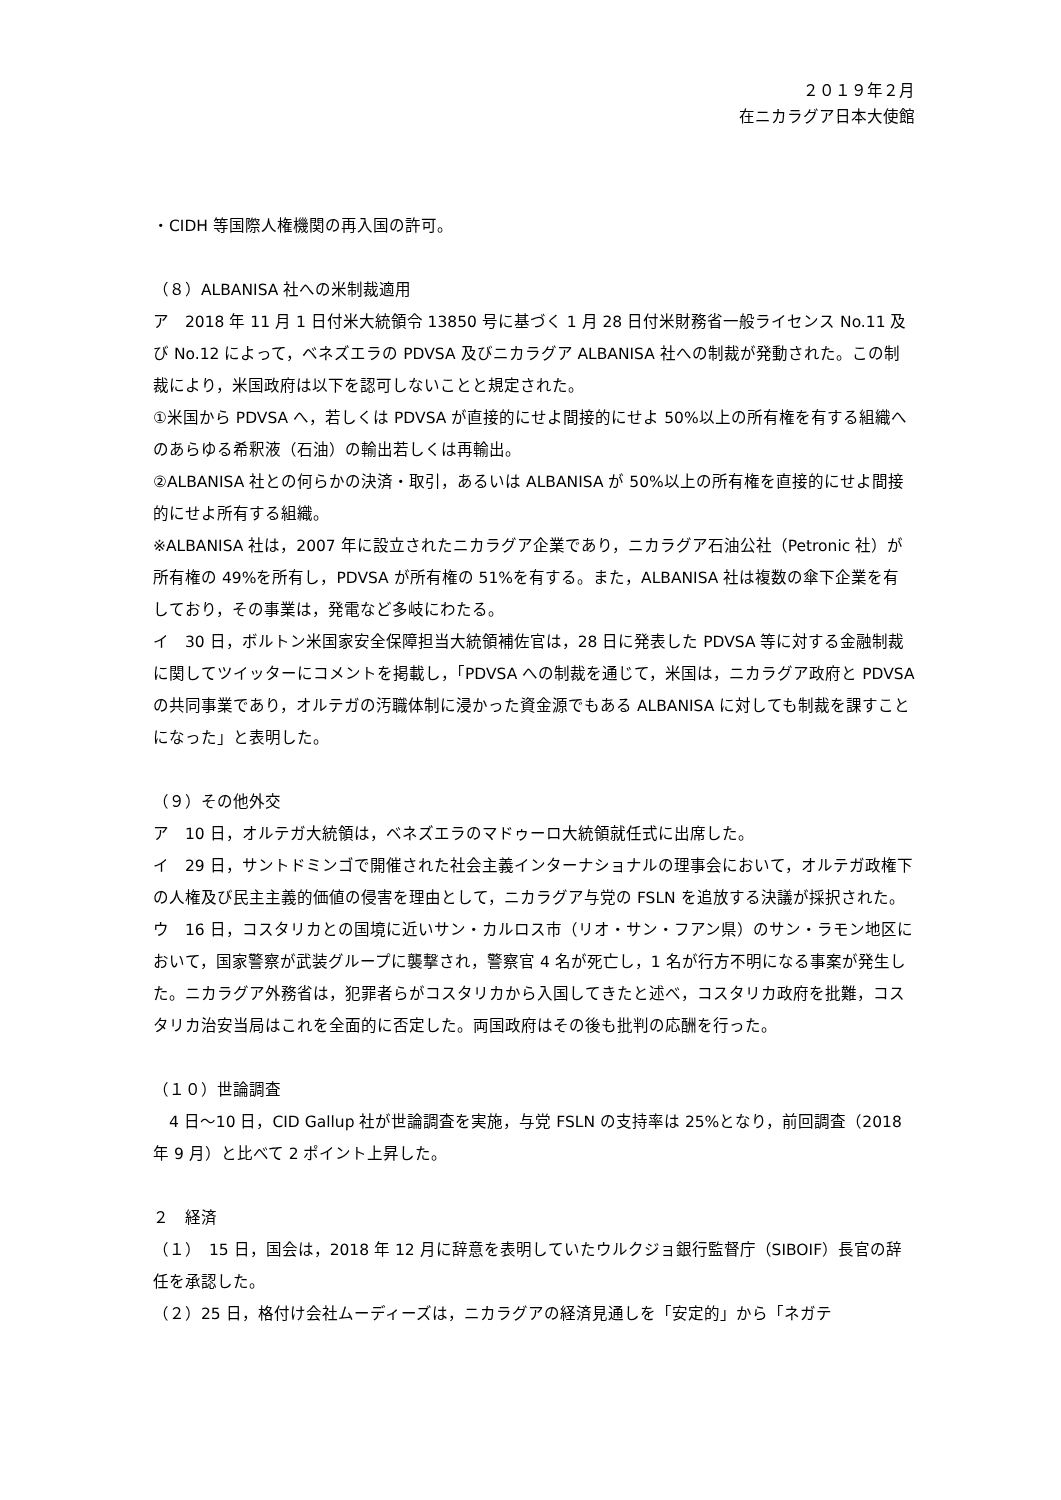２０１９年２月
在ニカラグア日本大使館
・CIDH 等国際人権機関の再入国の許可。
（８）ALBANISA 社への米制裁適用
ア　2018 年 11 月 1 日付米大統領令 13850 号に基づく 1 月 28 日付米財務省一般ライセンス No.11 及び No.12 によって，ベネズエラの PDVSA 及びニカラグア ALBANISA 社への制裁が発動された。この制裁により，米国政府は以下を認可しないことと規定された。
①米国から PDVSA へ，若しくは PDVSA が直接的にせよ間接的にせよ 50%以上の所有権を有する組織へのあらゆる希釈液（石油）の輸出若しくは再輸出。
②ALBANISA 社との何らかの決済・取引，あるいは ALBANISA が 50%以上の所有権を直接的にせよ間接的にせよ所有する組織。
※ALBANISA 社は，2007 年に設立されたニカラグア企業であり，ニカラグア石油公社（Petronic 社）が所有権の 49%を所有し，PDVSA が所有権の 51%を有する。また，ALBANISA 社は複数の傘下企業を有しており，その事業は，発電など多岐にわたる。
イ　30 日，ボルトン米国家安全保障担当大統領補佐官は，28 日に発表した PDVSA 等に対する金融制裁に関してツイッターにコメントを掲載し，「PDVSA への制裁を通じて，米国は，ニカラグア政府と PDVSA の共同事業であり，オルテガの汚職体制に浸かった資金源でもある ALBANISA に対しても制裁を課すことになった」と表明した。
（９）その他外交
ア　10 日，オルテガ大統領は，ベネズエラのマドゥーロ大統領就任式に出席した。
イ　29 日，サントドミンゴで開催された社会主義インターナショナルの理事会において，オルテガ政権下の人権及び民主主義的価値の侵害を理由として，ニカラグア与党の FSLN を追放する決議が採択された。
ウ　16 日，コスタリカとの国境に近いサン・カルロス市（リオ・サン・フアン県）のサン・ラモン地区において，国家警察が武装グループに襲撃され，警察官 4 名が死亡し，1 名が行方不明になる事案が発生した。ニカラグア外務省は，犯罪者らがコスタリカから入国してきたと述べ，コスタリカ政府を批難，コスタリカ治安当局はこれを全面的に否定した。両国政府はその後も批判の応酬を行った。
（１０）世論調査
　4 日～10 日，CID Gallup 社が世論調査を実施，与党 FSLN の支持率は 25%となり，前回調査（2018 年 9 月）と比べて 2 ポイント上昇した。
２　経済
（１）　15 日，国会は，2018 年 12 月に辞意を表明していたウルクジョ銀行監督庁（SIBOIF）長官の辞任を承認した。
（２）25 日，格付け会社ムーディーズは，ニカラグアの経済見通しを「安定的」から「ネガテ